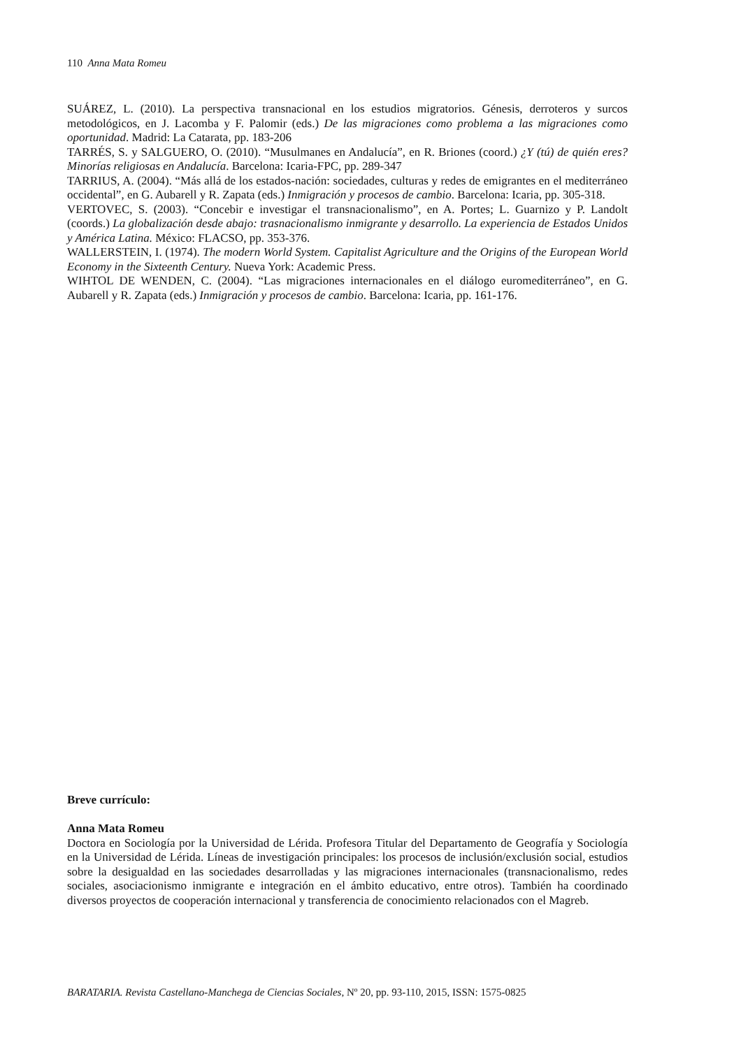110 Anna Mata Romeu
SUÁREZ, L. (2010). La perspectiva transnacional en los estudios migratorios. Génesis, derroteros y surcos metodológicos, en J. Lacomba y F. Palomir (eds.) De las migraciones como problema a las migraciones como oportunidad. Madrid: La Catarata, pp. 183-206
TARRÉS, S. y SALGUERO, O. (2010). “Musulmanes en Andalucía”, en R. Briones (coord.) ¿Y (tú) de quién eres? Minorías religiosas en Andalucía. Barcelona: Icaria-FPC, pp. 289-347
TARRIUS, A. (2004). “Más allá de los estados-nación: sociedades, culturas y redes de emigrantes en el mediterráneo occidental”, en G. Aubarell y R. Zapata (eds.) Inmigración y procesos de cambio. Barcelona: Icaria, pp. 305-318.
VERTOVEC, S. (2003). “Concebir e investigar el transnacionalismo”, en A. Portes; L. Guarnizo y P. Landolt (coords.) La globalización desde abajo: trasnacionalismo inmigrante y desarrollo. La experiencia de Estados Unidos y América Latina. México: FLACSO, pp. 353-376.
WALLERSTEIN, I. (1974). The modern World System. Capitalist Agriculture and the Origins of the European World Economy in the Sixteenth Century. Nueva York: Academic Press.
WIHTOL DE WENDEN, C. (2004). “Las migraciones internacionales en el diálogo euromediterráneo”, en G. Aubarell y R. Zapata (eds.) Inmigración y procesos de cambio. Barcelona: Icaria, pp. 161-176.
Breve currículo:
Anna Mata Romeu
Doctora en Sociología por la Universidad de Lérida. Profesora Titular del Departamento de Geografía y Sociología en la Universidad de Lérida. Líneas de investigación principales: los procesos de inclusión/exclusión social, estudios sobre la desigualdad en las sociedades desarrolladas y las migraciones internacionales (transnacionalismo, redes sociales, asociacionismo inmigrante e integración en el ámbito educativo, entre otros). También ha coordinado diversos proyectos de cooperación internacional y transferencia de conocimiento relacionados con el Magreb.
BARATARIA. Revista Castellano-Manchega de Ciencias Sociales, Nº 20, pp. 93-110, 2015, ISSN: 1575-0825